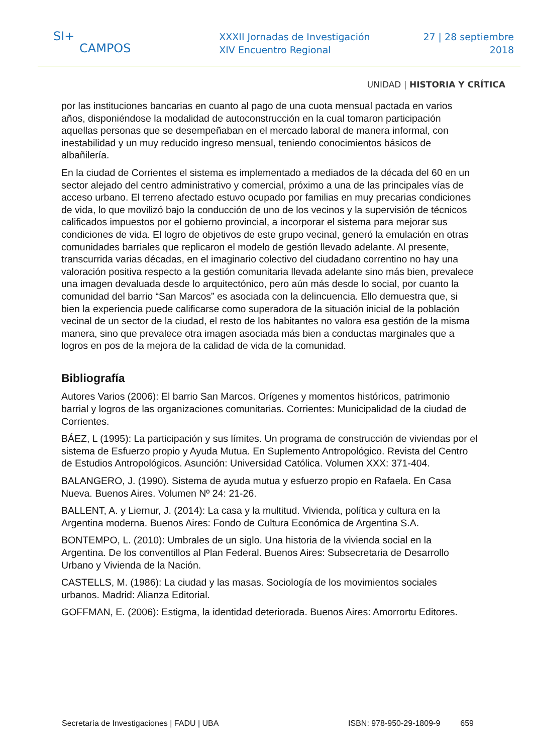SI+
CAMPOS
XXXII Jornadas de Investigación
XIV Encuentro Regional
27 | 28 septiembre
2018
UNIDAD | HISTORIA Y CRÍTICA
por las instituciones bancarias en cuanto al pago de una cuota mensual pactada en varios años, disponiéndose la modalidad de autoconstrucción en la cual tomaron participación aquellas personas que se desempeñaban en el mercado laboral de manera informal, con inestabilidad y un muy reducido ingreso mensual, teniendo conocimientos básicos de albañilería.
En la ciudad de Corrientes el sistema es implementado a mediados de la década del 60 en un sector alejado del centro administrativo y comercial, próximo a una de las principales vías de acceso urbano. El terreno afectado estuvo ocupado por familias en muy precarias condiciones de vida, lo que movilizó bajo la conducción de uno de los vecinos y la supervisión de técnicos calificados impuestos por el gobierno provincial, a incorporar el sistema para mejorar sus condiciones de vida. El logro de objetivos de este grupo vecinal, generó la emulación en otras comunidades barriales que replicaron el modelo de gestión llevado adelante. Al presente, transcurrida varias décadas, en el imaginario colectivo del ciudadano correntino no hay una valoración positiva respecto a la gestión comunitaria llevada adelante sino más bien, prevalece una imagen devaluada desde lo arquitectónico, pero aún más desde lo social, por cuanto la comunidad del barrio “San Marcos” es asociada con la delincuencia. Ello demuestra que, si bien la experiencia puede calificarse como superadora de la situación inicial de la población vecinal de un sector de la ciudad, el resto de los habitantes no valora esa gestión de la misma manera, sino que prevalece otra imagen asociada más bien a conductas marginales que a logros en pos de la mejora de la calidad de vida de la comunidad.
Bibliografía
Autores Varios (2006): El barrio San Marcos. Orígenes y momentos históricos, patrimonio barrial y logros de las organizaciones comunitarias. Corrientes: Municipalidad de la ciudad de Corrientes.
BÁEZ, L (1995): La participación y sus límites. Un programa de construcción de viviendas por el sistema de Esfuerzo propio y Ayuda Mutua. En Suplemento Antropológico. Revista del Centro de Estudios Antropológicos. Asunción: Universidad Católica. Volumen XXX: 371-404.
BALANGERO, J. (1990). Sistema de ayuda mutua y esfuerzo propio en Rafaela. En Casa Nueva. Buenos Aires. Volumen Nº 24: 21-26.
BALLENT, A. y Liernur, J. (2014): La casa y la multitud. Vivienda, política y cultura en la Argentina moderna. Buenos Aires: Fondo de Cultura Económica de Argentina S.A.
BONTEMPO, L. (2010): Umbrales de un siglo. Una historia de la vivienda social en la Argentina. De los conventillos al Plan Federal. Buenos Aires: Subsecretaria de Desarrollo Urbano y Vivienda de la Nación.
CASTELLS, M. (1986): La ciudad y las masas. Sociología de los movimientos sociales urbanos. Madrid: Alianza Editorial.
GOFFMAN, E. (2006): Estigma, la identidad deteriorada. Buenos Aires: Amorrortu Editores.
Secretaría de Investigaciones | FADU | UBA ISBN: 978-950-29-1809-9 659